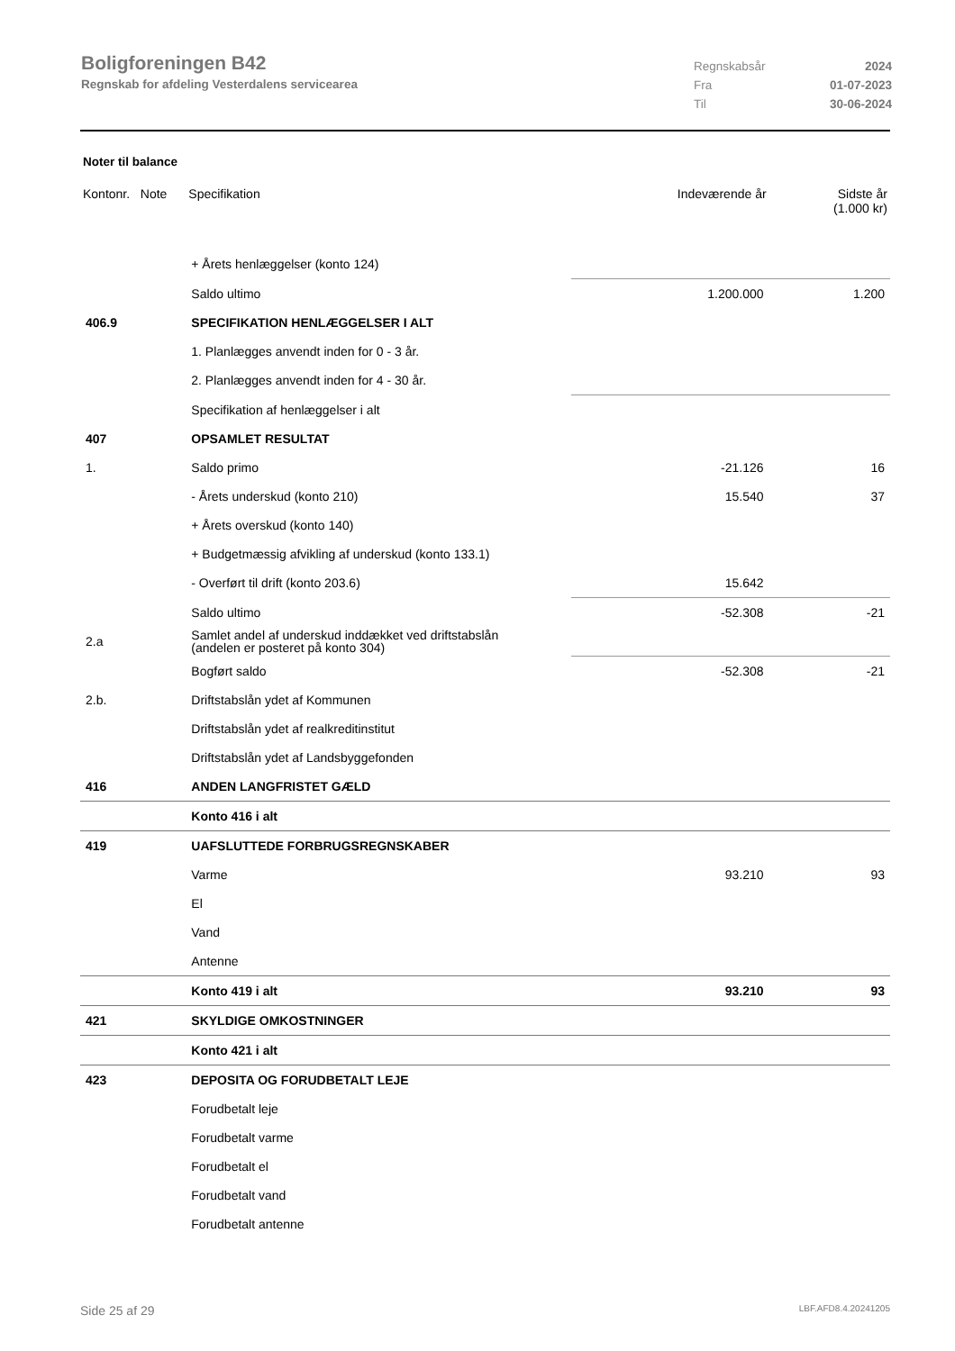Boligforeningen B42
Regnskab for afdeling Vesterdalens servicearea
Regnskabsår 2024 Fra 01-07-2023 Til 30-06-2024
Noter til balance
| Kontonr. Note | Specifikation | Indeværende år | Sidste år (1.000 kr) |
| --- | --- | --- | --- |
| | + Årets henlæggelser (konto 124) | | |
| | Saldo ultimo | 1.200.000 | 1.200 |
| 406.9 | SPECIFIKATION HENLÆGGELSER I ALT | | |
| | 1. Planlægges anvendt inden for 0 - 3 år. | | |
| | 2. Planlægges anvendt inden for 4 - 30 år. | | |
| | Specifikation af henlæggelser i alt | | |
| 407 | OPSAMLET RESULTAT | | |
| 1. | Saldo primo | -21.126 | 16 |
| | - Årets underskud (konto 210) | 15.540 | 37 |
| | + Årets overskud (konto 140) | | |
| | + Budgetmæssig afvikling af underskud (konto 133.1) | | |
| | - Overført til drift (konto 203.6) | 15.642 | |
| | Saldo ultimo | -52.308 | -21 |
| 2.a | Samlet andel af underskud inddækket ved driftstabslån (andelen er posteret på konto 304) | | |
| | Bogført saldo | -52.308 | -21 |
| 2.b. | Driftstabslån ydet af Kommunen | | |
| | Driftstabslån ydet af realkreditinstitut | | |
| | Driftstabslån ydet af Landsbyggefonden | | |
| 416 | ANDEN LANGFRISTET GÆLD | | |
| | Konto 416 i alt | | |
| 419 | UAFSLUTTEDE FORBRUGSREGNSKABER | | |
| | Varme | 93.210 | 93 |
| | El | | |
| | Vand | | |
| | Antenne | | |
| | Konto 419 i alt | 93.210 | 93 |
| 421 | SKYLDIGE OMKOSTNINGER | | |
| | Konto 421 i alt | | |
| 423 | DEPOSITA OG FORUDBETALT LEJE | | |
| | Forudbetalt leje | | |
| | Forudbetalt varme | | |
| | Forudbetalt el | | |
| | Forudbetalt vand | | |
| | Forudbetalt antenne | | |
Side 25 af 29 LBF.AFD8.4.20241205